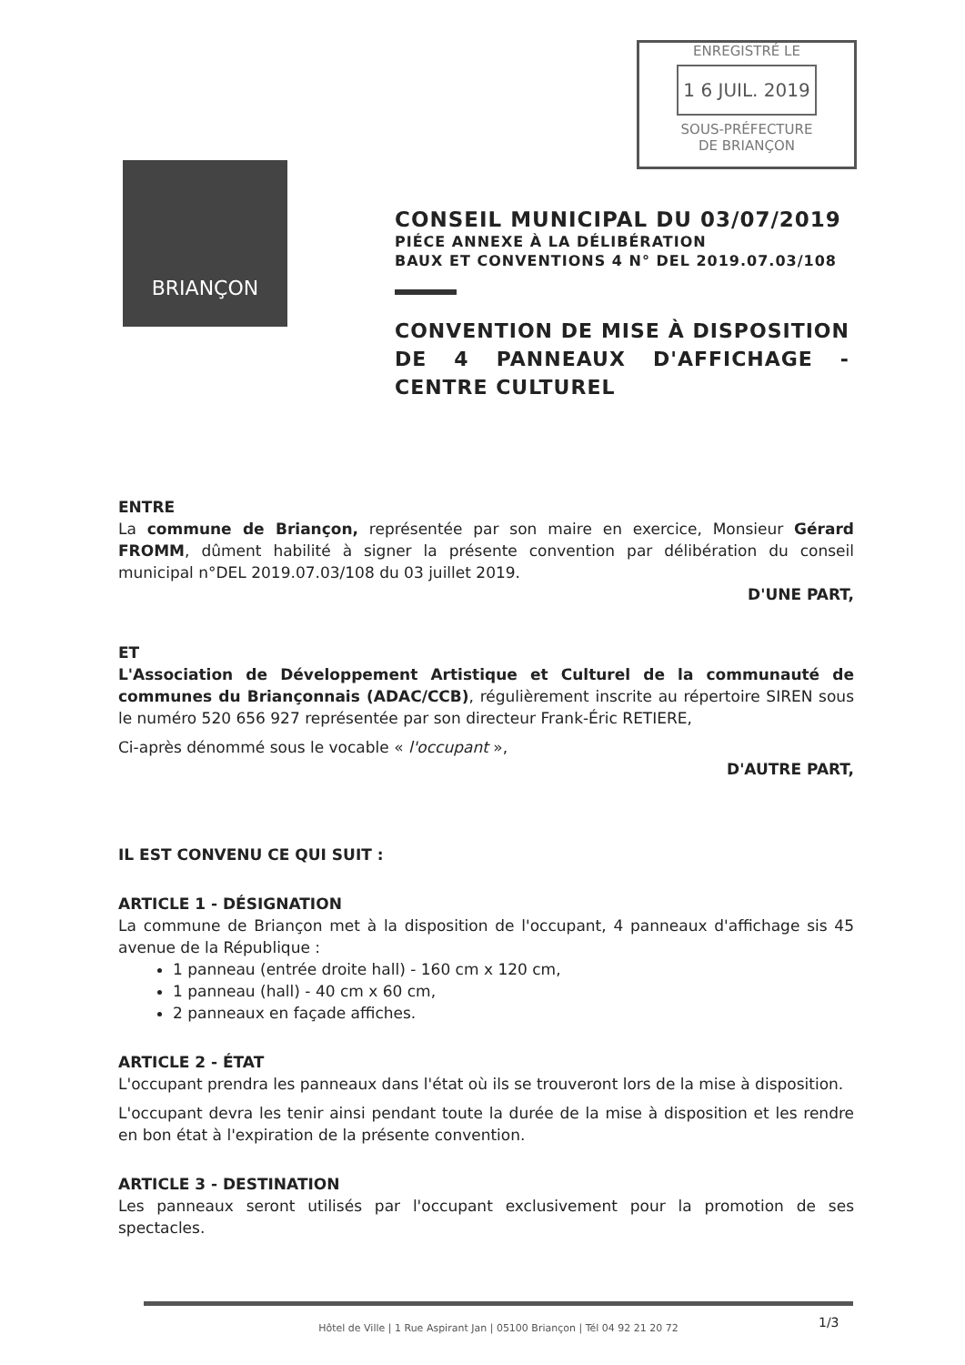ENREGISTRÉ LE
1 6 JUIL. 2019
SOUS-PRÉFECTURE
DE BRIANÇON
BRIANÇON
CONSEIL MUNICIPAL DU 03/07/2019
PIÉCE ANNEXE À LA DÉLIBÉRATION
BAUX ET CONVENTIONS 4 N° DEL 2019.07.03/108
CONVENTION DE MISE À DISPOSITION DE 4 PANNEAUX D'AFFICHAGE - CENTRE CULTUREL
ENTRE
La commune de Briançon, représentée par son maire en exercice, Monsieur Gérard FROMM, dûment habilité à signer la présente convention par délibération du conseil municipal n°DEL 2019.07.03/108 du 03 juillet 2019.
D'UNE PART,
ET
L'Association de Développement Artistique et Culturel de la communauté de communes du Briançonnais (ADAC/CCB), régulièrement inscrite au répertoire SIREN sous le numéro 520 656 927 représentée par son directeur Frank-Éric RETIERE,
Ci-après dénommé sous le vocable « l'occupant »,
D'AUTRE PART,
IL EST CONVENU CE QUI SUIT :
ARTICLE 1 - DÉSIGNATION
La commune de Briançon met à la disposition de l'occupant, 4 panneaux d'affichage sis 45 avenue de la République :
1 panneau (entrée droite hall) - 160 cm x 120 cm,
1 panneau (hall) - 40 cm x 60 cm,
2 panneaux en façade affiches.
ARTICLE 2 - ÉTAT
L'occupant prendra les panneaux dans l'état où ils se trouveront lors de la mise à disposition.
L'occupant devra les tenir ainsi pendant toute la durée de la mise à disposition et les rendre en bon état à l'expiration de la présente convention.
ARTICLE 3 - DESTINATION
Les panneaux seront utilisés par l'occupant exclusivement pour la promotion de ses spectacles.
Hôtel de Ville | 1 Rue Aspirant Jan | 05100 Briançon | Tél 04 92 21 20 72
1/3